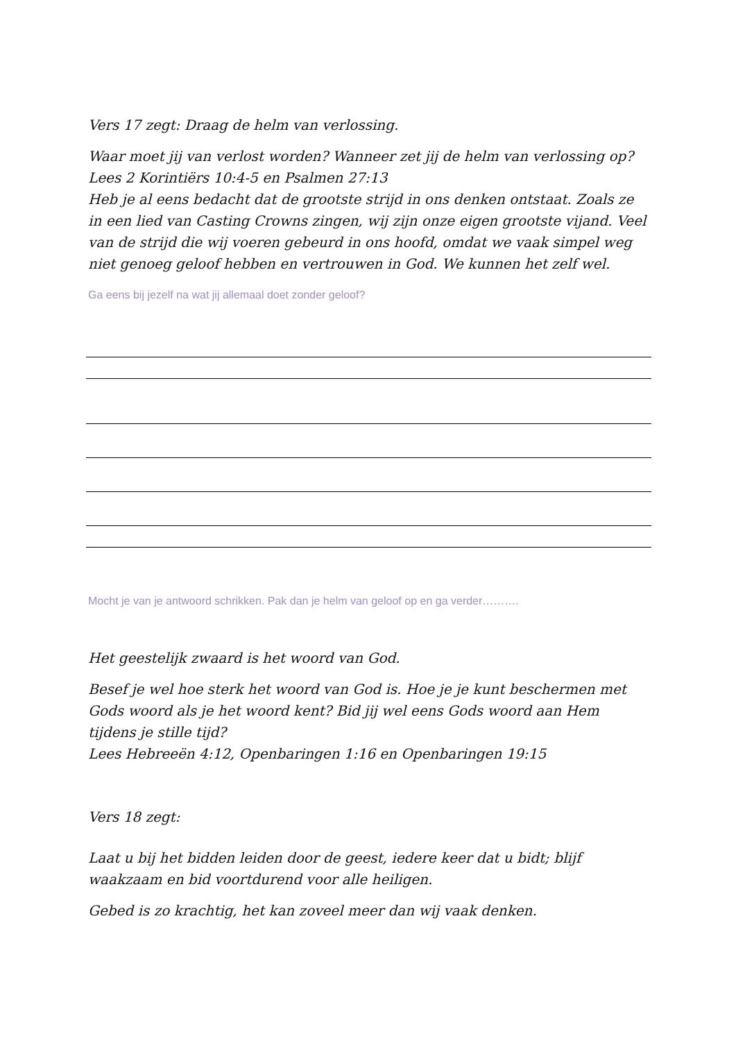Vers 17 zegt: Draag de helm van verlossing.
Waar moet jij van verlost worden? Wanneer zet jij de helm van verlossing op?
Lees 2 Korintiërs 10:4-5 en Psalmen 27:13
Heb je al eens bedacht dat de grootste strijd in ons denken ontstaat. Zoals ze in een lied van Casting Crowns zingen, wij zijn onze eigen grootste vijand. Veel van de strijd die wij voeren gebeurd in ons hoofd, omdat we vaak simpel weg niet genoeg geloof hebben en vertrouwen in God. We kunnen het zelf wel.
Ga eens bij jezelf na wat jij allemaal doet zonder geloof?
Mocht je van je antwoord schrikken. Pak dan je helm van geloof op en ga verder……….
Het geestelijk zwaard is het woord van God.
Besef je wel hoe sterk het woord van God is. Hoe je je kunt beschermen met Gods woord als je het woord kent? Bid jij wel eens Gods woord aan Hem tijdens je stille tijd?
Lees Hebreeën 4:12, Openbaringen 1:16 en Openbaringen 19:15
Vers 18 zegt:
Laat u bij het bidden leiden door de geest, iedere keer dat u bidt; blijf waakzaam en bid voortdurend voor alle heiligen.
Gebed is zo krachtig, het kan zoveel meer dan wij vaak denken.